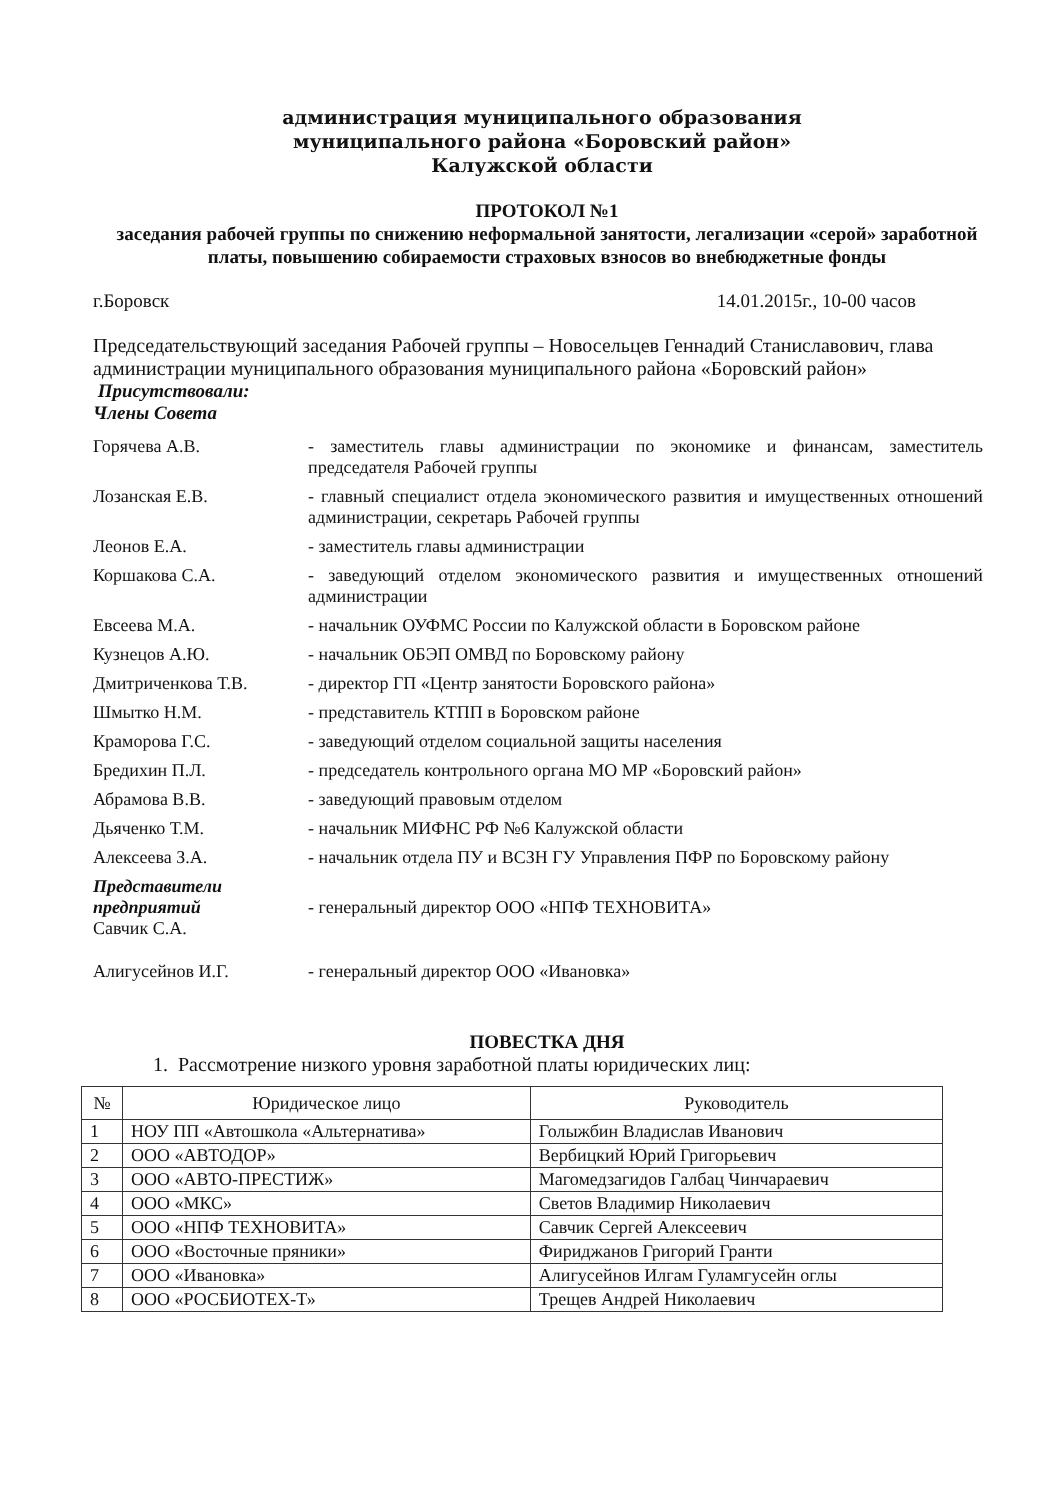администрация муниципального образования
муниципального района «Боровский район»
Калужской области
ПРОТОКОЛ №1
заседания рабочей группы по снижению неформальной занятости, легализации «серой» заработной платы, повышению собираемости страховых взносов во внебюджетные фонды
г.Боровск 14.01.2015г., 10-00 часов
Председательствующий заседания Рабочей группы – Новосельцев Геннадий Станиславович, глава администрации муниципального образования муниципального района «Боровский район»
Присутствовали:
Члены Совета
| Горячева А.В. | - заместитель главы администрации по экономике и финансам, заместитель председателя Рабочей группы |
| Лозанская Е.В. | - главный специалист отдела экономического развития и имущественных отношений администрации, секретарь Рабочей группы |
| Леонов Е.А. | - заместитель главы администрации |
| Коршакова С.А. | - заведующий отделом экономического развития и имущественных отношений администрации |
| Евсеева М.А. | - начальник ОУФМС России по Калужской области в Боровском районе |
| Кузнецов А.Ю. | - начальник ОБЭП ОМВД по Боровскому району |
| Дмитриченкова Т.В. | - директор ГП «Центр занятости Боровского района» |
| Шмытко Н.М. | - представитель КТПП в Боровском районе |
| Краморова Г.С. | - заведующий отделом социальной защиты населения |
| Бредихин П.Л. | - председатель контрольного органа МО МР «Боровский район» |
| Абрамова В.В. | - заведующий правовым отделом |
| Дьяченко Т.М. | - начальник МИФНС РФ №6 Калужской области |
| Алексеева З.А. | - начальник отдела ПУ и ВСЗН ГУ Управления ПФР по Боровскому району |
| Представители предприятий Савчик С.А. | - генеральный директор ООО «НПФ ТЕХНОВИТА» |
| Алигусейнов И.Г. | - генеральный директор ООО «Ивановка» |
ПОВЕСТКА ДНЯ
1. Рассмотрение низкого уровня заработной платы юридических лиц:
| № | Юридическое лицо | Руководитель |
| --- | --- | --- |
| 1 | НОУ ПП «Автошкола «Альтернатива» | Голыжбин Владислав Иванович |
| 2 | ООО «АВТОДОР» | Вербицкий Юрий Григорьевич |
| 3 | ООО «АВТО-ПРЕСТИЖ» | Магомедзагидов Галбац Чинчараевич |
| 4 | ООО «МКС» | Светов Владимир Николаевич |
| 5 | ООО «НПФ ТЕХНОВИТА» | Савчик Сергей Алексеевич |
| 6 | ООО «Восточные пряники» | Фириджанов Григорий Гранти |
| 7 | ООО «Ивановка» | Алигусейнов Илгам Гуламгусейн оглы |
| 8 | ООО «РОСБИОТЕХ-Т» | Трещев Андрей Николаевич |